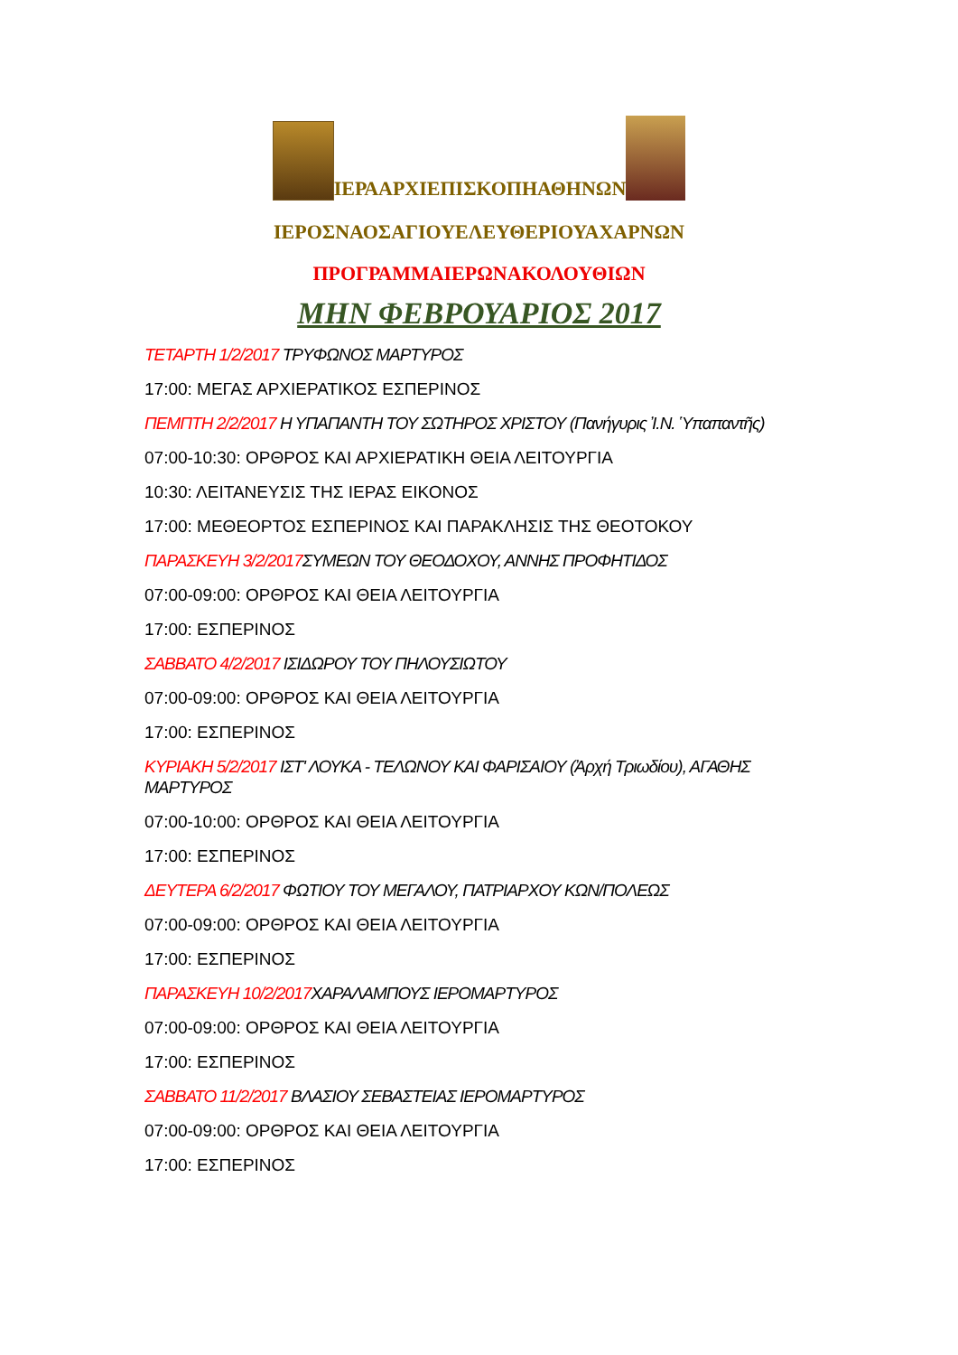ΙΕΡΑΑΡΧΙΕΠΙΣΚΟΠΗΑΘΗΝΩΝ
ΙΕΡΟΣΝΑΟΣΑΓΙΟΥΕΛΕΥΘΕΡΙΟΥΑΧΑΡΝΩΝ
ΠΡΟΓΡΑΜΜΑΙΕΡΩΝΑΚΟΛΟΥΘΙΩΝ
ΜΗΝ ΦΕΒΡΟΥΑΡΙΟΣ 2017
ΤΕΤΑΡΤΗ 1/2/2017 ΤΡΥΦΩΝΟΣ ΜΑΡΤΥΡΟΣ
17:00: ΜΕΓΑΣ ΑΡΧΙΕΡΑΤΙΚΟΣ ΕΣΠΕΡΙΝΟΣ
ΠΕΜΠΤΗ 2/2/2017 Η ΥΠΑΠΑΝΤΗ ΤΟΥ ΣΩΤΗΡΟΣ ΧΡΙΣΤΟΥ (Πανήγυρις Ἰ.Ν. Ὑπαπαντῆς)
07:00-10:30: ΟΡΘΡΟΣ ΚΑΙ ΑΡΧΙΕΡΑΤΙΚΗ ΘΕΙΑ ΛΕΙΤΟΥΡΓΙΑ
10:30: ΛΕΙΤΑΝΕΥΣΙΣ ΤΗΣ ΙΕΡΑΣ ΕΙΚΟΝΟΣ
17:00: ΜΕΘΕΟΡΤΟΣ ΕΣΠΕΡΙΝΟΣ ΚΑΙ ΠΑΡΑΚΛΗΣΙΣ ΤΗΣ ΘΕΟΤΟΚΟΥ
ΠΑΡΑΣΚΕΥΗ 3/2/2017 ΣΥΜΕΩΝ ΤΟΥ ΘΕΟΔΟΧΟΥ, ΑΝΝΗΣ ΠΡΟΦΗΤΙΔΟΣ
07:00-09:00: ΟΡΘΡΟΣ ΚΑΙ ΘΕΙΑ ΛΕΙΤΟΥΡΓΙΑ
17:00: ΕΣΠΕΡΙΝΟΣ
ΣΑΒΒΑΤΟ 4/2/2017 ΙΣΙΔΩΡΟΥ ΤΟΥ ΠΗΛΟΥΣΙΩΤΟΥ
07:00-09:00: ΟΡΘΡΟΣ ΚΑΙ ΘΕΙΑ ΛΕΙΤΟΥΡΓΙΑ
17:00: ΕΣΠΕΡΙΝΟΣ
ΚΥΡΙΑΚΗ 5/2/2017 ΙΣΤ' ΛΟΥΚΑ - ΤΕΛΩΝΟΥ ΚΑΙ ΦΑΡΙΣΑΙΟΥ (Ἀρχή Τριωδίου), ΑΓΑΘΗΣ ΜΑΡΤΥΡΟΣ
07:00-10:00: ΟΡΘΡΟΣ ΚΑΙ ΘΕΙΑ ΛΕΙΤΟΥΡΓΙΑ
17:00: ΕΣΠΕΡΙΝΟΣ
ΔΕΥΤΕΡΑ 6/2/2017 ΦΩΤΙΟΥ ΤΟΥ ΜΕΓΑΛΟΥ, ΠΑΤΡΙΑΡΧΟΥ ΚΩΝ/ΠΟΛΕΩΣ
07:00-09:00: ΟΡΘΡΟΣ ΚΑΙ ΘΕΙΑ ΛΕΙΤΟΥΡΓΙΑ
17:00: ΕΣΠΕΡΙΝΟΣ
ΠΑΡΑΣΚΕΥΗ 10/2/2017 ΧΑΡΑΛΑΜΠΟΥΣ ΙΕΡΟΜΑΡΤΥΡΟΣ
07:00-09:00: ΟΡΘΡΟΣ ΚΑΙ ΘΕΙΑ ΛΕΙΤΟΥΡΓΙΑ
17:00: ΕΣΠΕΡΙΝΟΣ
ΣΑΒΒΑΤΟ 11/2/2017 ΒΛΑΣΙΟΥ ΣΕΒΑΣΤΕΙΑΣ ΙΕΡΟΜΑΡΤΥΡΟΣ
07:00-09:00: ΟΡΘΡΟΣ ΚΑΙ ΘΕΙΑ ΛΕΙΤΟΥΡΓΙΑ
17:00: ΕΣΠΕΡΙΝΟΣ